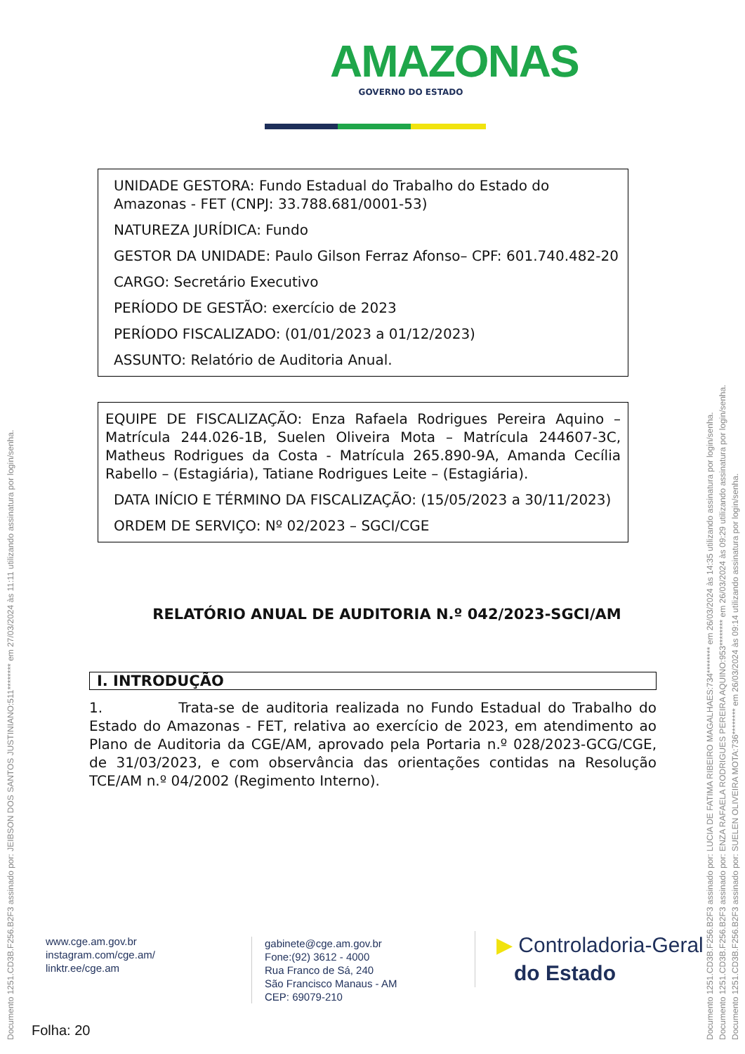AMAZONAS
GOVERNO DO ESTADO
UNIDADE GESTORA: Fundo Estadual do Trabalho do Estado do Amazonas - FET (CNPJ: 33.788.681/0001-53)
NATUREZA JURÍDICA: Fundo
GESTOR DA UNIDADE: Paulo Gilson Ferraz Afonso– CPF: 601.740.482-20
CARGO: Secretário Executivo
PERÍODO DE GESTÃO: exercício de 2023
PERÍODO FISCALIZADO: (01/01/2023 a 01/12/2023)
ASSUNTO: Relatório de Auditoria Anual.
EQUIPE DE FISCALIZAÇÃO: Enza Rafaela Rodrigues Pereira Aquino – Matrícula 244.026-1B, Suelen Oliveira Mota – Matrícula 244607-3C, Matheus Rodrigues da Costa - Matrícula 265.890-9A, Amanda Cecília Rabello – (Estagiária), Tatiane Rodrigues Leite – (Estagiária).
DATA INÍCIO E TÉRMINO DA FISCALIZAÇÃO: (15/05/2023 a 30/11/2023)
ORDEM DE SERVIÇO: Nº 02/2023 – SGCI/CGE
RELATÓRIO ANUAL DE AUDITORIA N.º 042/2023-SGCI/AM
I. INTRODUÇÃO
1. Trata-se de auditoria realizada no Fundo Estadual do Trabalho do Estado do Amazonas - FET, relativa ao exercício de 2023, em atendimento ao Plano de Auditoria da CGE/AM, aprovado pela Portaria n.º 028/2023-GCG/CGE, de 31/03/2023, e com observância das orientações contidas na Resolução TCE/AM n.º 04/2002 (Regimento Interno).
www.cge.am.gov.br
instagram.com/cge.am/
linktr.ee/cge.am
gabinete@cge.am.gov.br
Fone:(92) 3612 - 4000
Rua Franco de Sá, 240
São Francisco Manaus - AM
CEP: 69079-210
▶ Controladoria-Geral
do Estado
Folha: 20
Documento 1251.CD3B.F256.B2F3 assinado por: JEIBSON DOS SANTOS JUSTINIANO:511******** em 27/03/2024 às 11:11 utilizando assinatura por login/senha. Documento 1251.CD3B.F256.B2F3 assinado por: LUCIA DE FATIMA RIBEIRO MAGALHAES:734******** em 26/03/2024 às 14:35 utilizando assinatura por login/senha. Documento 1251.CD3B.F256.B2F3 assinado por: ENZA RAFAELA RODRIGUES PEREIRA AQUINO:953******** em 26/03/2024 às 09:29 utilizando assinatura por login/senha. Documento 1251.CD3B.F256.B2F3 assinado por: SUELEN OLIVEIRA MOTA:736******** em 26/03/2024 às 09:14 utilizando assinatura por login/senha.